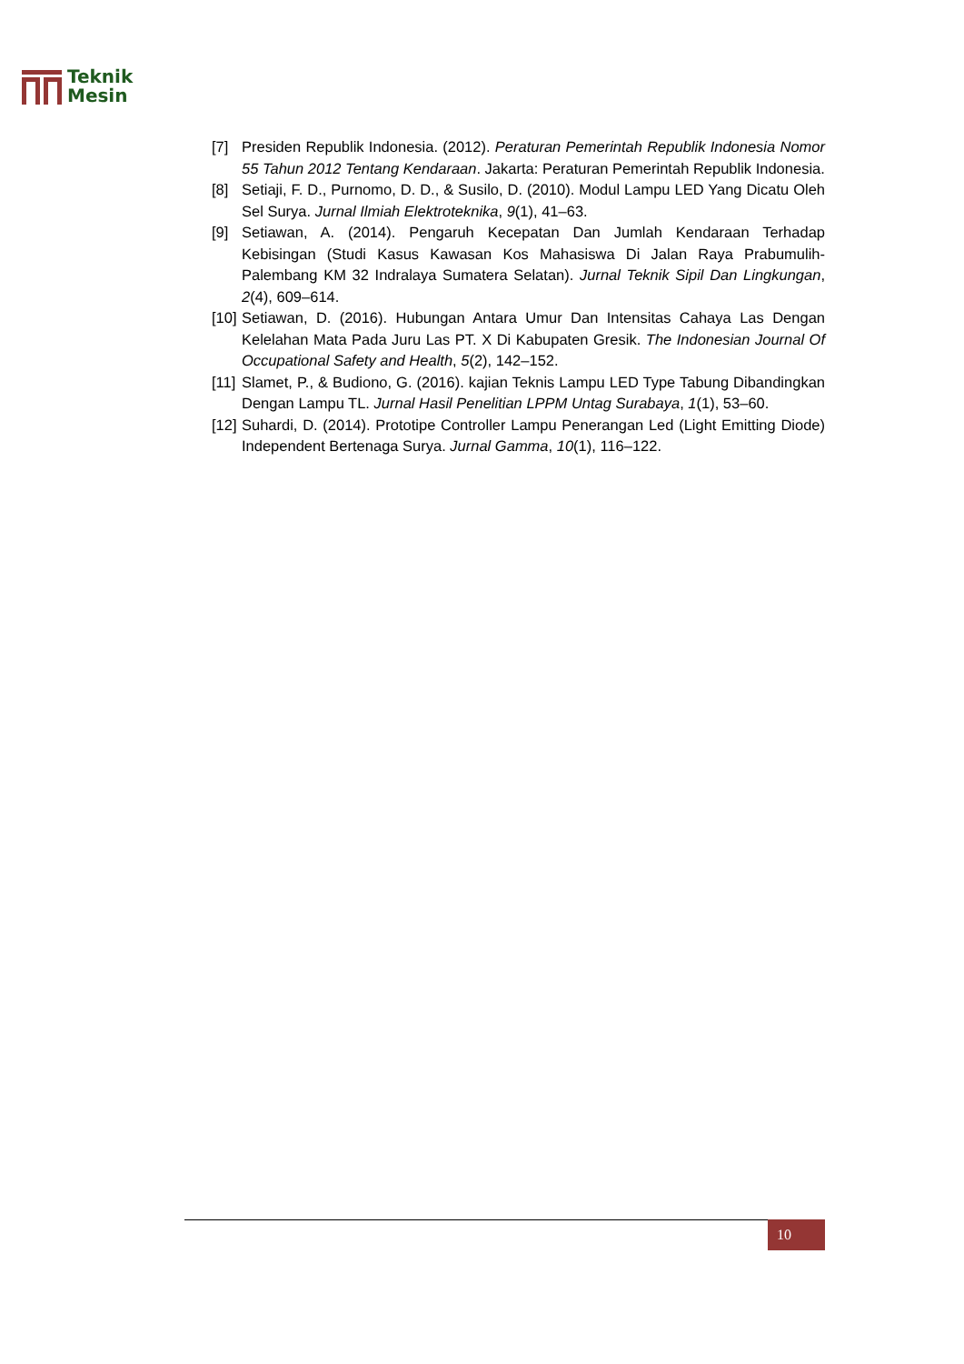Teknik
Mesin
[7] Presiden Republik Indonesia. (2012). Peraturan Pemerintah Republik Indonesia Nomor 55 Tahun 2012 Tentang Kendaraan. Jakarta: Peraturan Pemerintah Republik Indonesia.
[8] Setiaji, F. D., Purnomo, D. D., & Susilo, D. (2010). Modul Lampu LED Yang Dicatu Oleh Sel Surya. Jurnal Ilmiah Elektroteknika, 9(1), 41–63.
[9] Setiawan, A. (2014). Pengaruh Kecepatan Dan Jumlah Kendaraan Terhadap Kebisingan (Studi Kasus Kawasan Kos Mahasiswa Di Jalan Raya Prabumulih-Palembang KM 32 Indralaya Sumatera Selatan). Jurnal Teknik Sipil Dan Lingkungan, 2(4), 609–614.
[10] Setiawan, D. (2016). Hubungan Antara Umur Dan Intensitas Cahaya Las Dengan Kelelahan Mata Pada Juru Las PT. X Di Kabupaten Gresik. The Indonesian Journal Of Occupational Safety and Health, 5(2), 142–152.
[11] Slamet, P., & Budiono, G. (2016). kajian Teknis Lampu LED Type Tabung Dibandingkan Dengan Lampu TL. Jurnal Hasil Penelitian LPPM Untag Surabaya, 1(1), 53–60.
[12] Suhardi, D. (2014). Prototipe Controller Lampu Penerangan Led (Light Emitting Diode) Independent Bertenaga Surya. Jurnal Gamma, 10(1), 116–122.
10